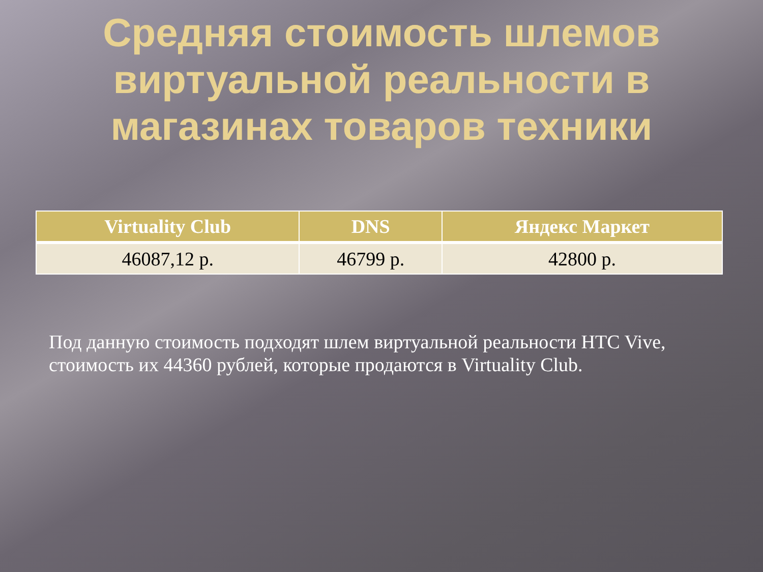Средняя стоимость шлемов виртуальной реальности в магазинах товаров техники
| Virtuality Club | DNS | Яндекс Маркет |
| --- | --- | --- |
| 46087,12 р. | 46799 р. | 42800 р. |
Под данную стоимость подходят шлем виртуальной реальности HTC Vive, стоимость их 44360 рублей, которые продаются в Virtuality Club.